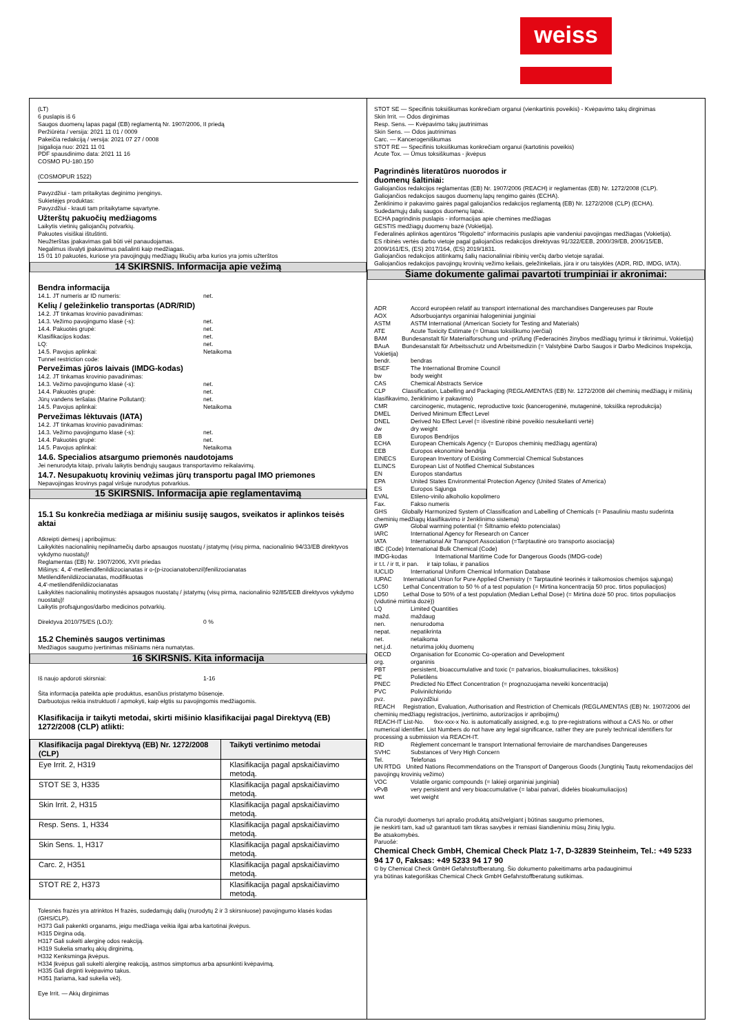weiss
(LT)
6 puslapis iš 6
Saugos duomenų lapas pagal (EB) reglamentą Nr. 1907/2006, II priedą
Peržiūrėta / versija: 2021 11 01 / 0009
Pakeičia redakciją / versija: 2021 07 27 / 0008
Įsigalioja nuo: 2021 11 01
PDF spausdinimo data: 2021 11 16
COSMO PU-180.150
(COSMOPUR 1522)
Pavyzdžiui - tam pritaikytas deginimo įrenginys.
Sukietėjęs produktas:
Pavyzdžiui - krauti tam pritaikytame sąvartyne.
Užterštų pakuočių medžiagoms
Laikytis vietinių galiojančių potvarkių.
Pakuotes visiškai ištuštinti.
Neužterštas įpakavimas gali būti vėl panaudojamas.
Negalimus išvalyti įpakavimus pašalinti kaip medžiagas.
15 01 10 pakuotės, kuriose yra pavojingųjų medžiagų likučių arba kurios yra jomis užterštos
14 SKIRSNIS. Informacija apie vežimą
Bendra informacija
14.1. JT numeris ar ID numeris: net.
Kelių / geležinkelio transportas (ADR/RID)
14.2. JT tinkamas krovinio pavadinimas:
14.3. Vežimo pavojingumo klasė (-s): net.
14.4. Pakuotės grupė: net.
Klasifikacijos kodas: net.
LQ: net.
14.5. Pavojus aplinkai: Netaikoma
Tunnel restriction code:
Pervežimas jūros laivais (IMDG-kodas)
14.2. JT tinkamas krovinio pavadinimas:
14.3. Vežimo pavojingumo klasė (-s): net.
14.4. Pakuotės grupė: net.
Jūrų vandens teršalas (Marine Pollutant): net.
14.5. Pavojus aplinkai: Netaikoma
Pervežimas lėktuvais (IATA)
14.2. JT tinkamas krovinio pavadinimas:
14.3. Vežimo pavojingumo klasė (-s): net.
14.4. Pakuotės grupė: net.
14.5. Pavojus aplinkai: Netaikoma
14.6. Specialios atsargumo priemonės naudotojams
Jei nenurodyta kitaip, privalu laikytis bendrųjų saugaus transportavimo reikalavimų.
14.7. Nesupakuotų krovinių vežimas jūrų transportu pagal IMO priemones
Nepavojingas krovinys pagal viršuje nurodytus potvarkius.
15 SKIRSNIS. Informacija apie reglamentavimą
15.1 Su konkrečia medžiaga ar mišiniu susiję saugos, sveikatos ir aplinkos teisės aktai
Atkreipti dėmesį į apribojimus:
Laikykitės nacionalinių nepilnamečių darbo apsaugos nuostatų / įstatymų (visų pirma, nacionalinio 94/33/EB direktyvos vykdymo nuostatų)!
Reglamentas (EB) Nr. 1907/2006, XVII priedas
Mišinys: 4, 4'-metilendifenildiizocianatas ir o-(p-izocianatobenzil)fenilizocianatas
Metilendifenildiizocianatas, modifikuotas
4,4'-metilendifenildiizocianatas
Laikykitės nacionalinių motinystės apsaugos nuostatų / įstatymų (visų pirma, nacionalinio 92/85/EEB direktyvos vykdymo nuostatų)!
Laikytis profsąjungos/darbo medicinos potvarkių.
Direktyva 2010/75/ES (LOJ): 0 %
15.2 Cheminės saugos vertinimas
Medžiagos saugumo įvertinimas mišiniams nėra numatytas.
16 SKIRSNIS. Kita informacija
Iš naujo apdoroti skirsniai: 1-16
Šita informacija pateikta apie produktus, esančius pristatymo būsenoje.
Darbuotojus reikia instruktuoti / apmokyti, kaip elgtis su pavojingomis medžiagomis.
Klasifikacija ir taikyti metodai, skirti mišinio klasifikacijai pagal Direktyvą (EB) 1272/2008 (CLP) atlikti:
| Klasifikacija pagal Direktyvą (EB) Nr. 1272/2008 (CLP) | Taikyti vertinimo metodai |
| --- | --- |
| Eye Irrit. 2, H319 | Klasifikacija pagal apskaičiavimo metodą. |
| STOT SE 3, H335 | Klasifikacija pagal apskaičiavimo metodą. |
| Skin Irrit. 2, H315 | Klasifikacija pagal apskaičiavimo metodą. |
| Resp. Sens. 1, H334 | Klasifikacija pagal apskaičiavimo metodą. |
| Skin Sens. 1, H317 | Klasifikacija pagal apskaičiavimo metodą. |
| Carc. 2, H351 | Klasifikacija pagal apskaičiavimo metodą. |
| STOT RE 2, H373 | Klasifikacija pagal apskaičiavimo metodą. |
Tolesnės frazės yra atrinktos H frazės, sudedamųjų dalių (nurodytų 2 ir 3 skirsniuose) pavojingumo klasės kodas (GHS/CLP).
H373 Gali pakenkti organams, jeigu medžiaga veikia ilgai arba kartotinai įkvėpus.
H315 Dirgina odą.
H317 Gali sukelti alerginę odos reakciją.
H319 Sukelia smarkų akių dirginimą.
H332 Kenksminga įkvėpus.
H334 Įkvėpus gali sukelti alerginę reakciją, astmos simptomus arba apsunkinti kvėpavimą.
H335 Gali dirginti kvėpavimo takus.
H351 Įtariama, kad sukelia vėžį.
Eye Irrit. — Akių dirginimas
STOT SE — Specifinis toksiškumas konkrečiam organui (vienkartinis poveikis) - Kvėpavimo takų dirginimas
Skin Irrit. — Odos dirginimas
Resp. Sens. — Kvėpavimo takų jautrinimas
Skin Sens. — Odos jautrinimas
Carc. — Kancerogeniškumas
STOT RE — Specifinis toksiškumas konkrečiam organui (kartotinis poveikis)
Acute Tox. — Ūmus toksiškumas - įkvėpus
Pagrindinės literatūros nuorodos ir
duomenų šaltiniai:
Galiojančios redakcijos reglamentas (EB) Nr. 1907/2006 (REACH) ir reglamentas (EB) Nr. 1272/2008 (CLP).
Galiojančios redakcijos saugos duomenų lapų rengimo gairės (ECHA).
Ženklinimo ir pakavimo gairės pagal galiojančios redakcijos reglamentą (EB) Nr. 1272/2008 (CLP) (ECHA).
Sudedamųjų dalių saugos duomenų lapai.
ECHA pagrindinis puslapis - informacijas apie chemines medžiagas
GESTIS medžiagų duomenų bazė (Vokietija).
Federalinės aplinkos agentūros "Rigoletto" informacinis puslapis apie vandeniui pavojingas medžiagas (Vokietija).
ES ribinės vertės darbo vietoje pagal galiojančios redakcijos direktyvas 91/322/EEB, 2000/39/EB, 2006/15/EB, 2009/161/ES, (ES) 2017/164, (ES) 2019/1831.
Galiojančios redakcijos atitinkamų šalių nacionaliniai ribinių verčių darbo vietoje sąrašai.
Galiojančios redakcijos pavojingų krovinių vežimo keliais, geležinkeliais, jūra ir oru taisyklės (ADR, RID, IMDG, IATA).
Šiame dokumente galimai pavartoti trumpiniai ir akronimai:
ADR Accord européen relatif au transport international des marchandises Dangereuses par Route
AOX Adsorbuojantys organiniai halogeniniai junginiai
ASTM ASTM International (American Society for Testing and Materials)
ATE Acute Toxicity Estimate (= Ūmaus toksiškumo įverčiai)
BAM Bundesanstalt für Materialforschung und -prüfung (Federacinės žinybos medžiagų tyrimui ir tikrinimui, Vokietija)
BAuA Bundesanstalt für Arbeitsschutz und Arbeitsmedizin (= Valstybinė Darbo Saugos ir Darbo Medicinos Inspekcija, Vokietija)
bendr. bendras
BSEF The International Bromine Council
bw body weight
CAS Chemical Abstracts Service
CLP Classification, Labelling and Packaging (REGLAMENTAS (EB) Nr. 1272/2008 dėl cheminių medžiagų ir mišinių klasifikavimo, ženklinimo ir pakavimo)
CMR carcinogenic, mutagenic, reproductive toxic (kancerogeninė, mutageninė, toksiška reprodukcija)
DMEL Derived Minimum Effect Level
DNEL Derived No Effect Level (= išvestinė ribinė poveikio nesukelianti vertė)
dw dry weight
EB Europos Bendrijos
ECHA European Chemicals Agency (= Europos cheminių medžiagų agentūra)
EEB Europos ekonominė bendrija
EINECS European Inventory of Existing Commercial Chemical Substances
ELINCS European List of Notified Chemical Substances
EN Europos standartus
EPA United States Environmental Protection Agency (United States of America)
ES Europos Sąjunga
EVAL Etileno-vinilo alkoholio kopolimero
Fax. Fakso numeris
GHS Globally Harmonized System of Classification and Labelling of Chemicals (= Pasauliniu mastu suderinta cheminių medžiagų klasifikavimo ir ženklinimo sistema)
GWP Global warming potential (= Šiltnamio efekto potencialas)
IARC International Agency for Research on Cancer
IATA International Air Transport Association (=Tarptautinė oro transporto asociacija)
IBC (Code) International Bulk Chemical (Code)
IMDG-kodas International Maritime Code for Dangerous Goods (IMDG-code)
ir t.t. / ir tt, ir pan. ir taip toliau, ir panašios
IUCLID International Uniform Chemical Information Database
IUPAC International Union for Pure Applied Chemistry (= Tarptautinė teorinės ir taikomosios chemijos sąjunga)
LC50 Lethal Concentration to 50 % of a test population (= Mirtina koncentracija 50 proc. tirtos populiacijos)
LD50 Lethal Dose to 50% of a test population (Median Lethal Dose) (= Mirtina dozė 50 proc. tirtos populiacijos (vidutinė mirtina dozė))
LQ Limited Quantities
mažd. maždaug
nen. nenurodoma
nepat. nepatikrinta
net. netaikoma
net.j.d. neturima jokių duomenų
OECD Organisation for Economic Co-operation and Development
org. organinis
PBT persistent, bioaccumulative and toxic (= patvarios, bioakumuliacines, toksiškos)
PE Polietilėns
PNEC Predicted No Effect Concentration (= prognozuojama neveiki koncentracija)
PVC Polivinilchlorido
pvz. pavyzdžiui
REACH Registration, Evaluation, Authorisation and Restriction of Chemicals (REGLAMENTAS (EB) Nr. 1907/2006 dėl cheminių medžiagų registracijos, įvertinimo, autorizacijos ir apribojimų)
REACH-IT List-No. 9xx-xxx-x No. is automatically assigned, e.g. to pre-registrations without a CAS No. or other numerical identifier. List Numbers do not have any legal significance, rather they are purely technical identifiers for processing a submission via REACH-IT.
RID Règlement concernant le transport International ferroviaire de marchandises Dangereuses
SVHC Substances of Very High Concern
Tel. Telefonas
UN RTDG United Nations Recommendations on the Transport of Dangerous Goods (Jungtinių Tautų rekomendacijos dėl pavojingų krovinių vežimo)
VOC Volatile organic compounds (= lakieji organiniai junginiai)
vPvB very persistent and very bioaccumulative (= labai patvari, didelės bioakumuliacijos)
wwt wet weight
Čia nurodyti duomenys turi aprašo produktą atsižvelgiant į būtinas saugumo priemones,
jie neskirti tam, kad už garantuoti tam tikras savybes ir remiasi šiandieniniu mūsų žinių lygiu.
Be atsakomybės.
Paruošė:
Chemical Check GmbH, Chemical Check Platz 1-7, D-32839 Steinheim, Tel.: +49 5233 94 17 0, Faksas: +49 5233 94 17 90
© by Chemical Check GmbH Gefahrstoffberatung. Šio dokumento pakeitimams arba padauginimui
yra būtinas kategoriškas Chemical Check GmbH Gefahrstoffberatung sutikimas.